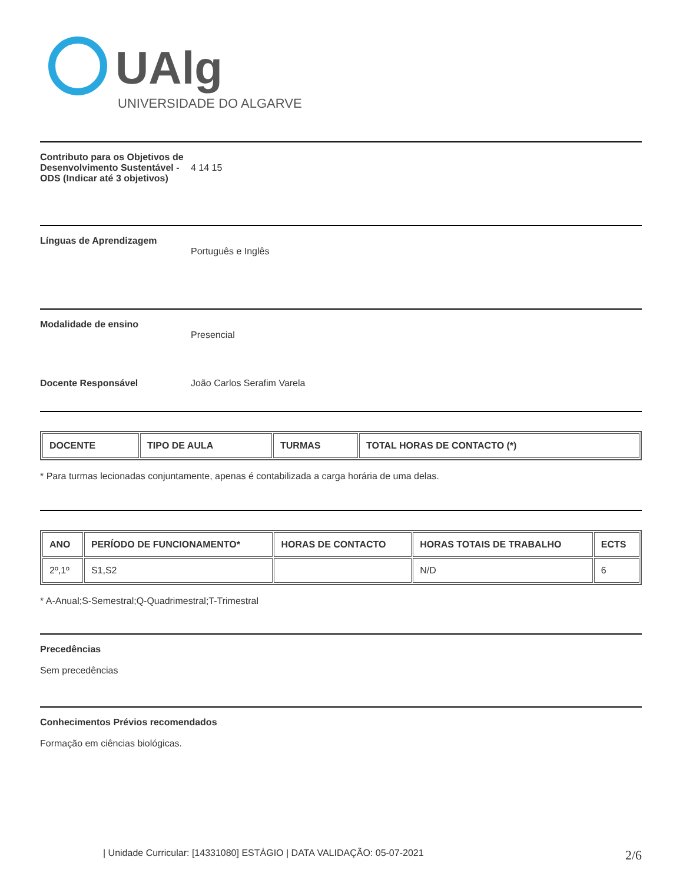UAlg
UNIVERSIDADE DO ALGARVE
Contributo para os Objetivos de Desenvolvimento Sustentável - ODS (Indicar até 3 objetivos)
4 14 15
Línguas de Aprendizagem
Português e Inglês
Modalidade de ensino
Presencial
Docente Responsável João Carlos Serafim Varela
| DOCENTE | TIPO DE AULA | TURMAS | TOTAL HORAS DE CONTACTO (*) |
| --- | --- | --- | --- |
* Para turmas lecionadas conjuntamente, apenas é contabilizada a carga horária de uma delas.
| ANO | PERÍODO DE FUNCIONAMENTO* | HORAS DE CONTACTO | HORAS TOTAIS DE TRABALHO | ECTS |
| --- | --- | --- | --- | --- |
| 2º,1º | S1,S2 | | N/D | 6 |
* A-Anual;S-Semestral;Q-Quadrimestral;T-Trimestral
Precedências
Sem precedências
Conhecimentos Prévios recomendados
Formação em ciências biológicas.
| Unidade Curricular: [14331080] ESTÁGIO | DATA VALIDAÇÃO: 05-07-2021 2/6